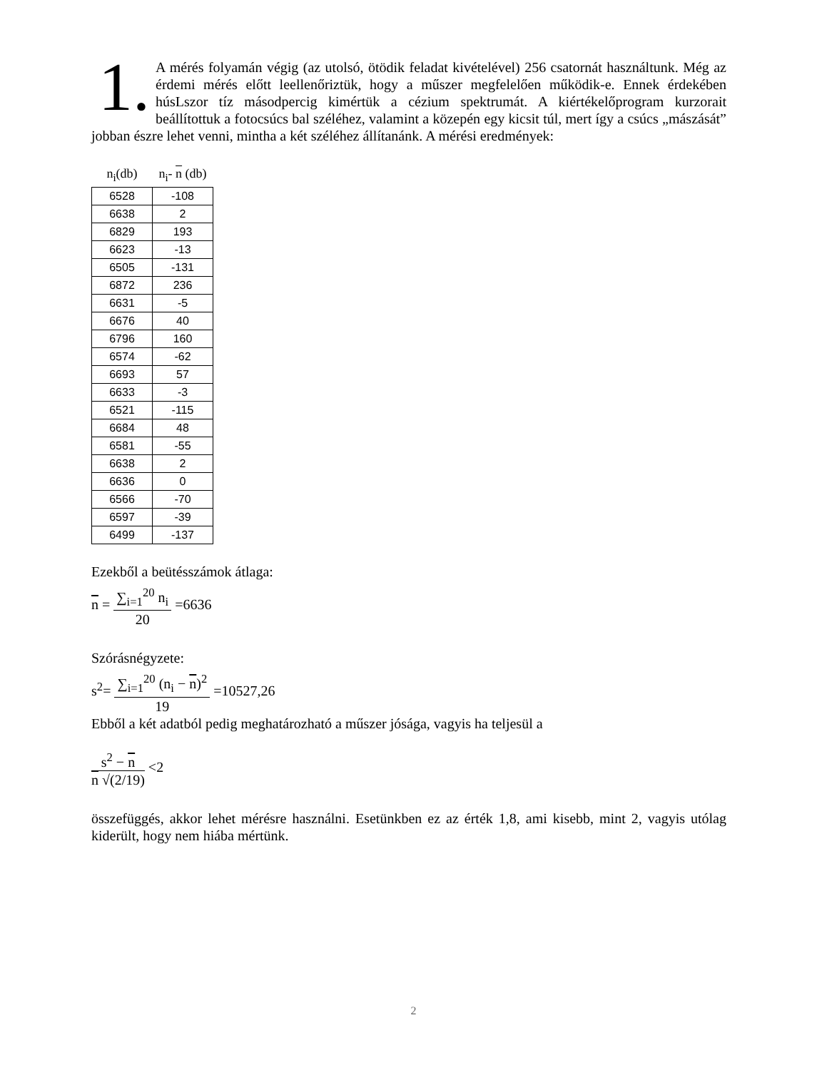1. A mérés folyamán végig (az utolsó, ötödik feladat kivételével) 256 csatornát használtunk. Még az érdemi mérés előtt leellenőriztük, hogy a műszer megfelelően működik-e. Ennek érdekében húsLszor tíz másodpercig kimértük a cézium spektrumát. A kiértékelőprogram kurzorait beállítottuk a fotocsúcs bal széléhez, valamint a közepén egy kicsit túl, mert így a csúcs „mászását” jobban észre lehet venni, mintha a két széléhez állítanánk. A mérési eredmények:
| n<sub>i</sub>(db) | n<sub>i</sub>- n (db) |
| --- | --- |
| 6528 | -108 |
| 6638 | 2 |
| 6829 | 193 |
| 6623 | -13 |
| 6505 | -131 |
| 6872 | 236 |
| 6631 | -5 |
| 6676 | 40 |
| 6796 | 160 |
| 6574 | -62 |
| 6693 | 57 |
| 6633 | -3 |
| 6521 | -115 |
| 6684 | 48 |
| 6581 | -55 |
| 6638 | 2 |
| 6636 | 0 |
| 6566 | -70 |
| 6597 | -39 |
| 6499 | -137 |
Ezekből a beütésszámok átlaga:
n =
∑<sub>i=1</sub><sup>20</sup> n<sub>i</sub>
20
=6636
Szórásnégyzete:
s<sup>2</sup>=
∑<sub>i=1</sub><sup>20</sup> (n<sub>i</sub> − n)<sup>2</sup>
19
=10527,26
Ebből a két adatból pedig meghatározható a műszer jósága, vagyis ha teljesül a
s<sup>2</sup> − n
n √(2/19)
<2
összefüggés, akkor lehet mérésre használni. Esetünkben ez az érték 1,8, ami kisebb, mint 2, vagyis utólag kiderült, hogy nem hiába mértünk.
2